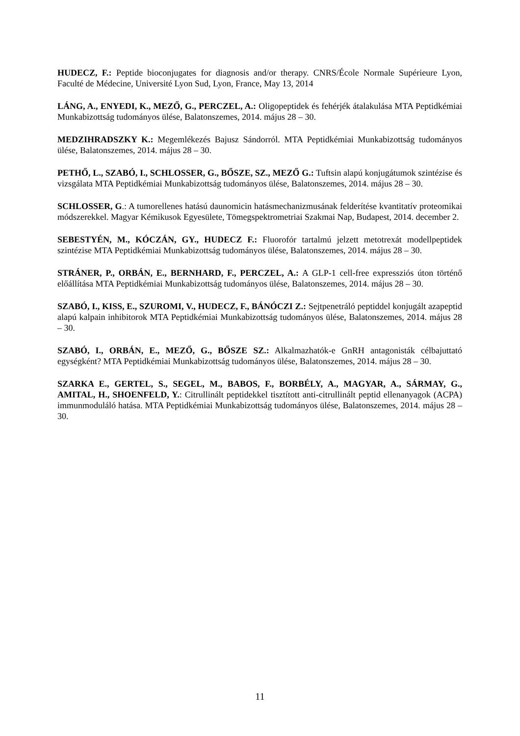HUDECZ, F.: Peptide bioconjugates for diagnosis and/or therapy. CNRS/École Normale Supérieure Lyon, Faculté de Médecine, Université Lyon Sud, Lyon, France, May 13, 2014
LÁNG, A., ENYEDI, K., MEZŐ, G., PERCZEL, A.: Oligopeptidek és fehérjék átalakulása MTA Peptidkémiai Munkabizottság tudományos ülése, Balatonszemes, 2014. május 28 – 30.
MEDZIHRADSZKY K.: Megemlékezés Bajusz Sándorról. MTA Peptidkémiai Munkabizottság tudományos ülése, Balatonszemes, 2014. május 28 – 30.
PETHŐ, L., SZABÓ, I., SCHLOSSER, G., BŐSZE, SZ., MEZŐ G.: Tuftsin alapú konjugátumok szintézise és vizsgálata MTA Peptidkémiai Munkabizottság tudományos ülése, Balatonszemes, 2014. május 28 – 30.
SCHLOSSER, G.: A tumorellenes hatású daunomicin hatásmechanizmusának felderítése kvantitatív proteomikai módszerekkel. Magyar Kémikusok Egyesülete, Tömegspektrometriai Szakmai Nap, Budapest, 2014. december 2.
SEBESTYÉN, M., KÓCZÁN, GY., HUDECZ F.: Fluorofór tartalmú jelzett metotrexát modellpeptidek szintézise MTA Peptidkémiai Munkabizottság tudományos ülése, Balatonszemes, 2014. május 28 – 30.
STRÁNER, P., ORBÁN, E., BERNHARD, F., PERCZEL, A.: A GLP-1 cell-free expressziós úton történő előállítása MTA Peptidkémiai Munkabizottság tudományos ülése, Balatonszemes, 2014. május 28 – 30.
SZABÓ, I., KISS, E., SZUROMI, V., HUDECZ, F., BÁNÓCZI Z.: Sejtpenetráló peptiddel konjugált azapeptid alapú kalpain inhibitorok MTA Peptidkémiai Munkabizottság tudományos ülése, Balatonszemes, 2014. május 28 – 30.
SZABÓ, I., ORBÁN, E., MEZŐ, G., BŐSZE SZ.: Alkalmazhatók-e GnRH antagonisták célbajuttató egységként? MTA Peptidkémiai Munkabizottság tudományos ülése, Balatonszemes, 2014. május 28 – 30.
SZARKA E., GERTEL, S., SEGEL, M., BABOS, F., BORBÉLY, A., MAGYAR, A., SÁRMAY, G., AMITAL, H., SHOENFELD, Y.: Citrullinált peptidekkel tisztított anti-citrullinált peptid ellenanyagok (ACPA) immunmoduláló hatása. MTA Peptidkémiai Munkabizottság tudományos ülése, Balatonszemes, 2014. május 28 – 30.
11